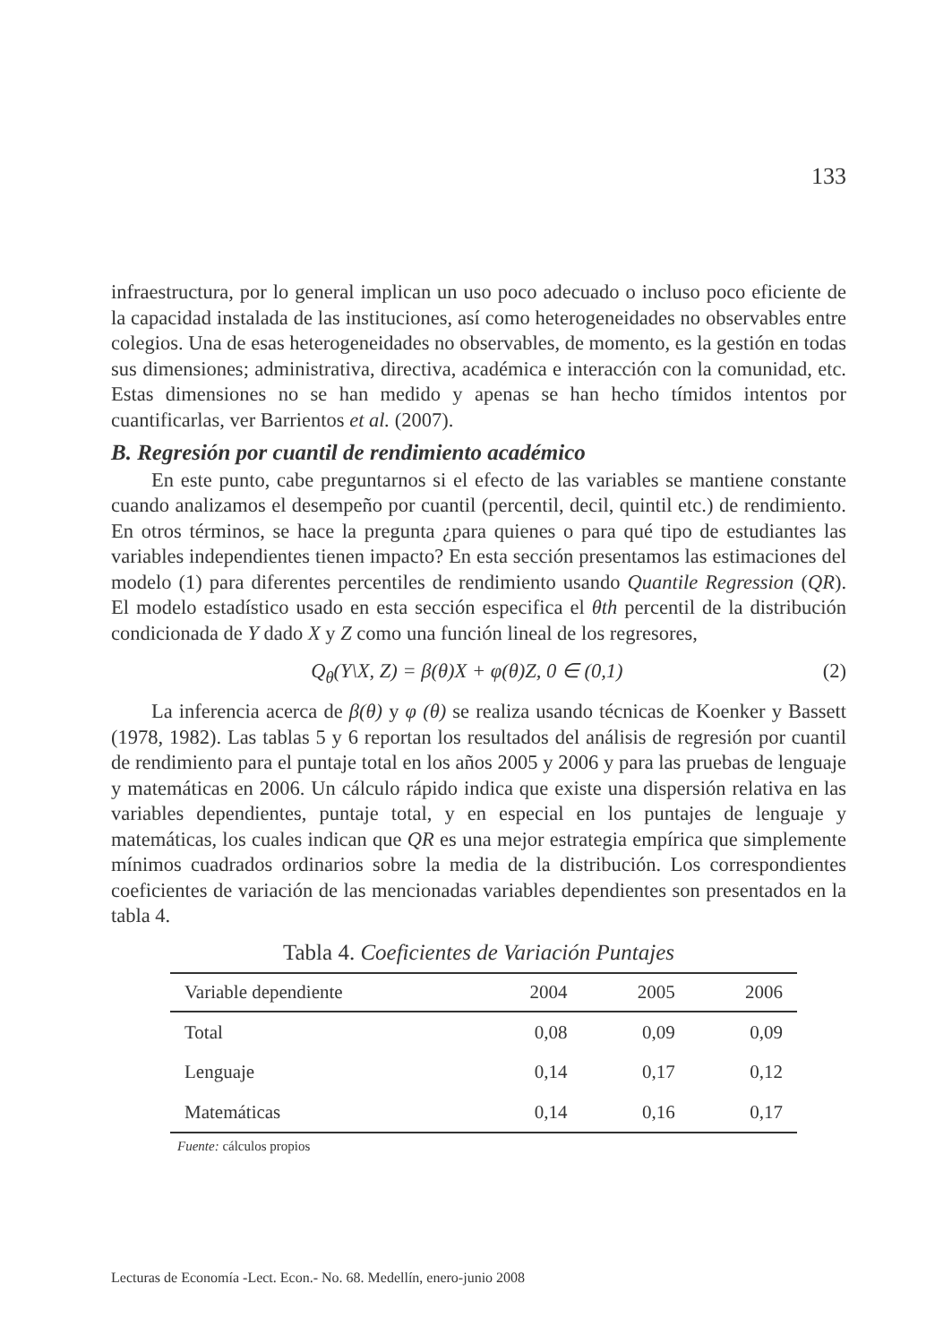133
infraestructura, por lo general implican un uso poco adecuado o incluso poco eficiente de la capacidad instalada de las instituciones, así como heterogeneidades no observables entre colegios. Una de esas heterogeneidades no observables, de momento, es la gestión en todas sus dimensiones; administrativa, directiva, académica e interacción con la comunidad, etc. Estas dimensiones no se han medido y apenas se han hecho tímidos intentos por cuantificarlas, ver Barrientos et al. (2007).
B. Regresión por cuantil de rendimiento académico
En este punto, cabe preguntarnos si el efecto de las variables se mantiene constante cuando analizamos el desempeño por cuantil (percentil, decil, quintil etc.) de rendimiento. En otros términos, se hace la pregunta ¿para quienes o para qué tipo de estudiantes las variables independientes tienen impacto? En esta sección presentamos las estimaciones del modelo (1) para diferentes percentiles de rendimiento usando Quantile Regression (QR). El modelo estadístico usado en esta sección especifica el θth percentil de la distribución condicionada de Y dado X y Z como una función lineal de los regresores,
Q<sub>θ</sub>(Y\X, Z) = β(θ)X + φ(θ)Z, 0 ∈ (0,1) (2)
La inferencia acerca de β(θ) y φ (θ) se realiza usando técnicas de Koenker y Bassett (1978, 1982). Las tablas 5 y 6 reportan los resultados del análisis de regresión por cuantil de rendimiento para el puntaje total en los años 2005 y 2006 y para las pruebas de lenguaje y matemáticas en 2006. Un cálculo rápido indica que existe una dispersión relativa en las variables dependientes, puntaje total, y en especial en los puntajes de lenguaje y matemáticas, los cuales indican que QR es una mejor estrategia empírica que simplemente mínimos cuadrados ordinarios sobre la media de la distribución. Los correspondientes coeficientes de variación de las mencionadas variables dependientes son presentados en la tabla 4.
Tabla 4. Coeficientes de Variación Puntajes
| Variable dependiente | 2004 | 2005 | 2006 |
| --- | --- | --- | --- |
| Total | 0,08 | 0,09 | 0,09 |
| Lenguaje | 0,14 | 0,17 | 0,12 |
| Matemáticas | 0,14 | 0,16 | 0,17 |
Fuente: cálculos propios
Lecturas de Economía -Lect. Econ.- No. 68. Medellín, enero-junio 2008